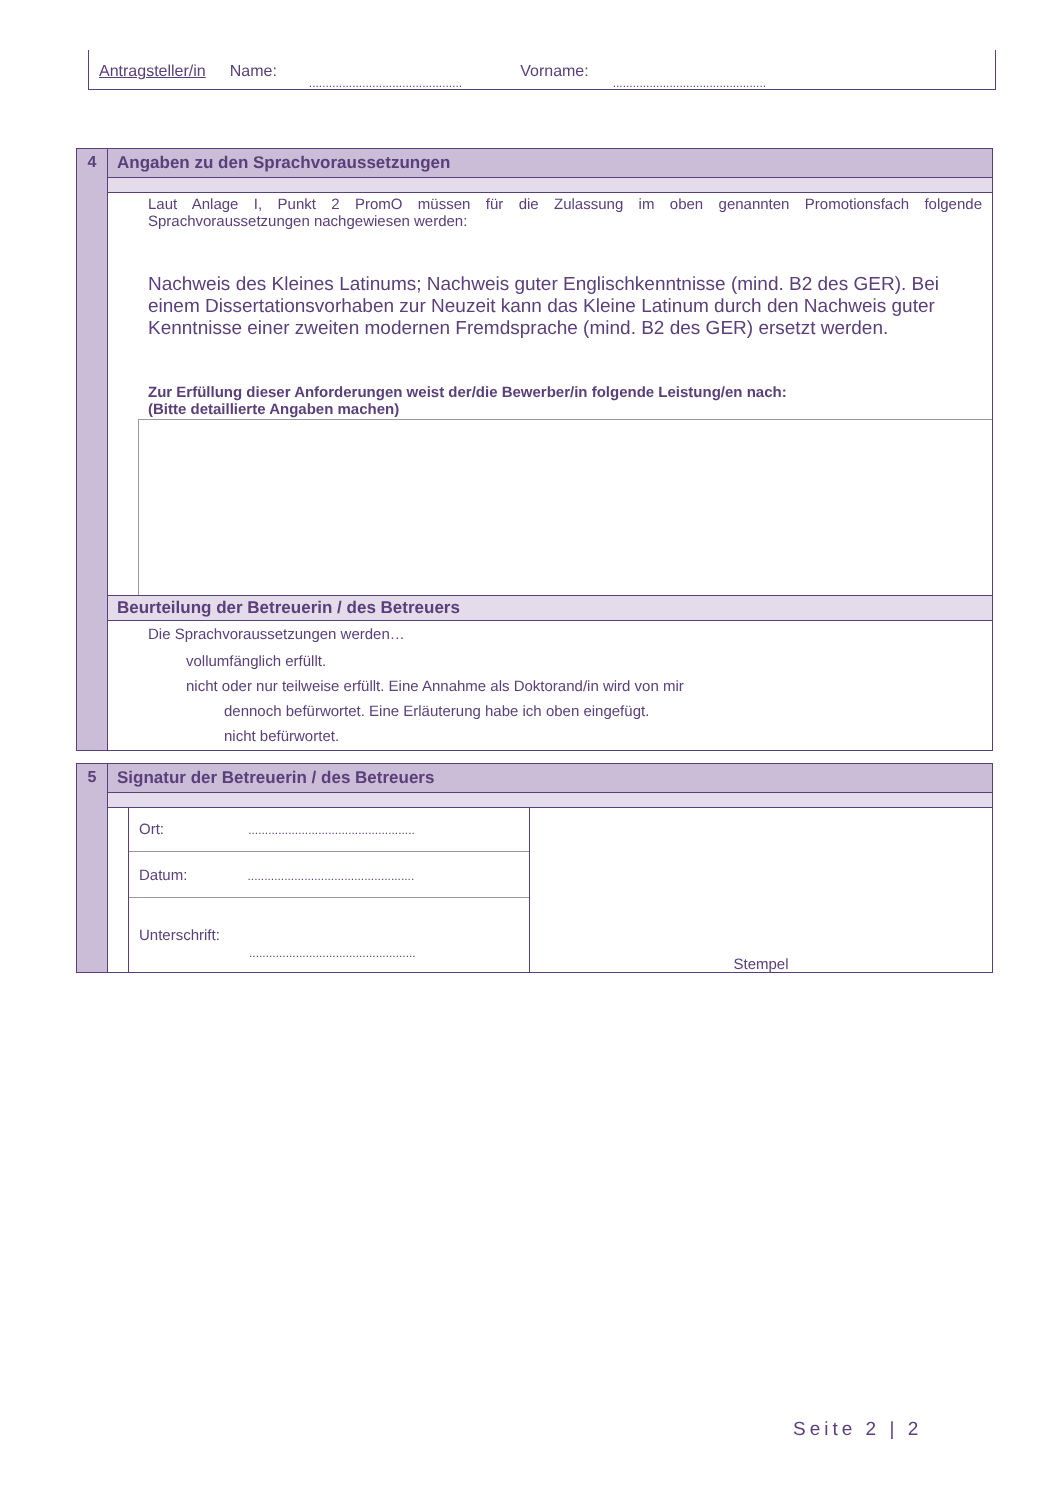Antragsteller/in Name:.............................................. Vorname:..............................................
| 4 | Angaben zu den Sprachvoraussetzungen |
| | Laut Anlage I, Punkt 2 PromO müssen für die Zulassung im oben genannten Promotionsfach folgende Sprachvoraussetzungen nachgewiesen werden: Nachweis des Kleines Latinums; Nachweis guter Englischkenntnisse (mind. B2 des GER). Bei einem Dissertationsvorhaben zur Neuzeit kann das Kleine Latinum durch den Nachweis guter Kenntnisse einer zweiten modernen Fremdsprache (mind. B2 des GER) ersetzt werden. Zur Erfüllung dieser Anforderungen weist der/die Bewerber/in folgende Leistung/en nach: (Bitte detaillierte Angaben machen) |
| | Beurteilung der Betreuerin / des Betreuers |
| | Die Sprachvoraussetzungen werden… vollumfänglich erfüllt. nicht oder nur teilweise erfüllt. Eine Annahme als Doktorand/in wird von mir dennoch befürwortet. Eine Erläuterung habe ich oben eingefügt. nicht befürwortet. |
| 5 | Signatur der Betreuerin / des Betreuers | | |
| | | Ort: .................................................. Datum: .................................................. Unterschrift: .................................................. | Stempel |
Seite 2 | 2